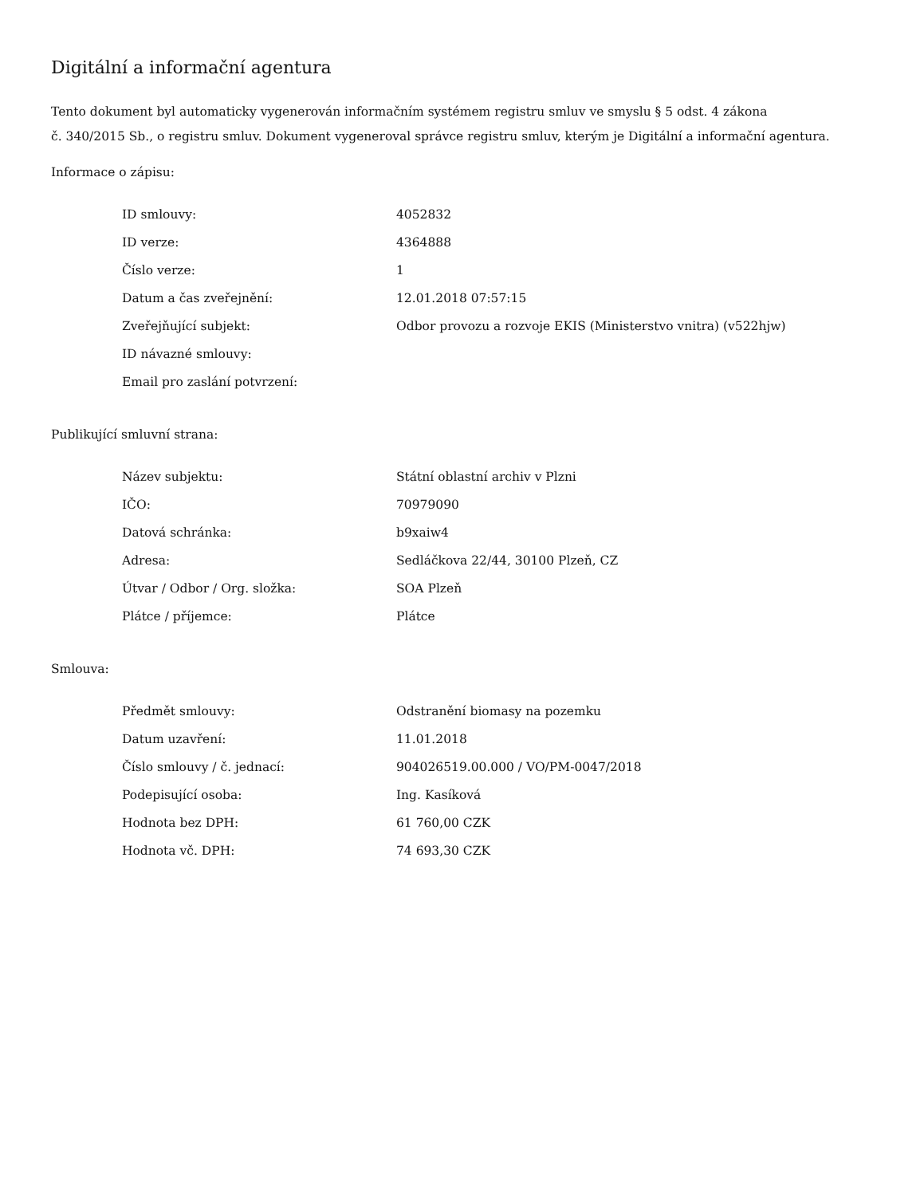Digitální a informační agentura
Tento dokument byl automaticky vygenerován informačním systémem registru smluv ve smyslu § 5 odst. 4 zákona
č. 340/2015 Sb., o registru smluv. Dokument vygeneroval správce registru smluv, kterým je Digitální a informační agentura.
Informace o zápisu:
| ID smlouvy: | 4052832 |
| ID verze: | 4364888 |
| Číslo verze: | 1 |
| Datum a čas zveřejnění: | 12.01.2018 07:57:15 |
| Zveřejňující subjekt: | Odbor provozu a rozvoje EKIS (Ministerstvo vnitra) (v522hjw) |
| ID návazné smlouvy: | |
| Email pro zaslání potvrzení: | |
Publikující smluvní strana:
| Název subjektu: | Státní oblastní archiv v Plzni |
| IČO: | 70979090 |
| Datová schránka: | b9xaiw4 |
| Adresa: | Sedláčkova 22/44, 30100 Plzeň, CZ |
| Útvar / Odbor / Org. složka: | SOA Plzeň |
| Plátce / příjemce: | Plátce |
Smlouva:
| Předmět smlouvy: | Odstranění biomasy na pozemku |
| Datum uzavření: | 11.01.2018 |
| Číslo smlouvy / č. jednací: | 904026519.00.000 / VO/PM-0047/2018 |
| Podepisující osoba: | Ing. Kasíková |
| Hodnota bez DPH: | 61 760,00 CZK |
| Hodnota vč. DPH: | 74 693,30 CZK |